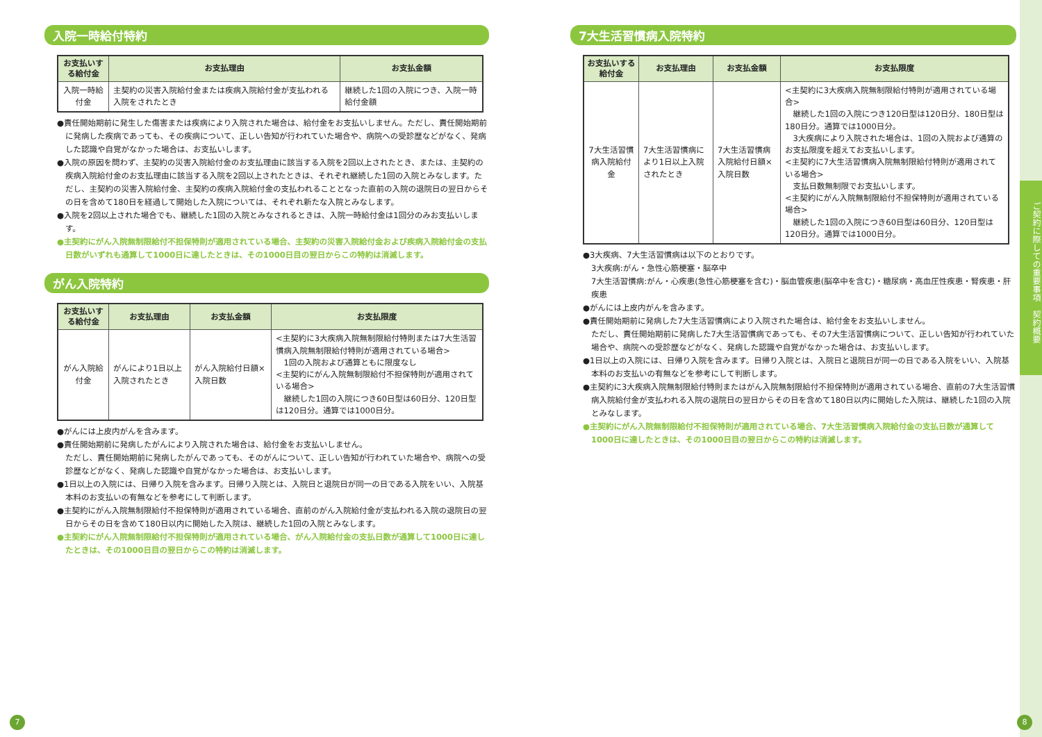ご契約に際しての重要事項　契約概要
入院一時給付特約
| お支払いする給付金 | お支払理由 | お支払金額 |
| --- | --- | --- |
| 入院一時給付金 | 主契約の災害入院給付金または疾病入院給付金が支払われる入院をされたとき | 継続した1回の入院につき、入院一時給付金額 |
●責任開始期前に発生した傷害または疾病により入院された場合は、給付金をお支払いしません。ただし、責任開始期前に発病した疾病であっても、その疾病について、正しい告知が行われていた場合や、病院への受診歴などがなく、発病した認識や自覚がなかった場合は、お支払いします。
●入院の原因を問わず、主契約の災害入院給付金のお支払理由に該当する入院を2回以上されたとき、または、主契約の疾病入院給付金のお支払理由に該当する入院を2回以上されたときは、それぞれ継続した1回の入院とみなします。ただし、主契約の災害入院給付金、主契約の疾病入院給付金の支払われることとなった直前の入院の退院日の翌日からその日を含めて180日を経過して開始した入院については、それぞれ新たな入院とみなします。
●入院を2回以上された場合でも、継続した1回の入院とみなされるときは、入院一時給付金は1回分のみお支払いします。
●主契約にがん入院無制限給付不担保特則が適用されている場合、主契約の災害入院給付金および疾病入院給付金の支払日数がいずれも通算して1000日に達したときは、その1000日目の翌日からこの特約は消滅します。
がん入院特約
| お支払いする給付金 | お支払理由 | お支払金額 | お支払限度 |
| --- | --- | --- | --- |
| がん入院給付金 | がんにより1日以上入院されたとき | がん入院給付日額×入院日数 | <主契約に3大疾病入院無制限給付特則または7大生活習慣病入院無制限給付特則が適用されている場合> 1回の入院および通算ともに限度なし <主契約にがん入院無制限給付不担保特則が適用されている場合> 継続した1回の入院につき60日型は60日分、120日型は120日分。通算では1000日分。 |
●がんには上皮内がんを含みます。
●責任開始期前に発病したがんにより入院された場合は、給付金をお支払いしません。
ただし、責任開始期前に発病したがんであっても、そのがんについて、正しい告知が行われていた場合や、病院への受診歴などがなく、発病した認識や自覚がなかった場合は、お支払いします。
●1日以上の入院には、日帰り入院を含みます。日帰り入院とは、入院日と退院日が同一の日である入院をいい、入院基本料のお支払いの有無などを参考にして判断します。
●主契約にがん入院無制限給付不担保特則が適用されている場合、直前のがん入院給付金が支払われる入院の退院日の翌日からその日を含めて180日以内に開始した入院は、継続した1回の入院とみなします。
●主契約にがん入院無制限給付不担保特則が適用されている場合、がん入院給付金の支払日数が通算して1000日に達したときは、その1000日目の翌日からこの特約は消滅します。
7大生活習慣病入院特約
| お支払いする給付金 | お支払理由 | お支払金額 | お支払限度 |
| --- | --- | --- | --- |
| 7大生活習慣病入院給付金 | 7大生活習慣病により1日以上入院されたとき | 7大生活習慣病入院給付日額×入院日数 | <主契約に3大疾病入院無制限給付特則が適用されている場合> 継続した1回の入院につき120日型は120日分、180日型は180日分。通算では1000日分。 3大疾病により入院された場合は、1回の入院および通算のお支払限度を超えてお支払いします。 <主契約に7大生活習慣病入院無制限給付特則が適用されている場合> 支払日数無制限でお支払いします。 <主契約にがん入院無制限給付不担保特則が適用されている場合> 継続した1回の入院につき60日型は60日分、120日型は120日分。通算では1000日分。 |
●3大疾病、7大生活習慣病は以下のとおりです。
3大疾病:がん・急性心筋梗塞・脳卒中
7大生活習慣病:がん・心疾患(急性心筋梗塞を含む)・脳血管疾患(脳卒中を含む)・糖尿病・高血圧性疾患・腎疾患・肝疾患
●がんには上皮内がんを含みます。
●責任開始期前に発病した7大生活習慣病により入院された場合は、給付金をお支払いしません。
ただし、責任開始期前に発病した7大生活習慣病であっても、その7大生活習慣病について、正しい告知が行われていた場合や、病院への受診歴などがなく、発病した認識や自覚がなかった場合は、お支払いします。
●1日以上の入院には、日帰り入院を含みます。日帰り入院とは、入院日と退院日が同一の日である入院をいい、入院基本料のお支払いの有無などを参考にして判断します。
●主契約に3大疾病入院無制限給付特則またはがん入院無制限給付不担保特則が適用されている場合、直前の7大生活習慣病入院給付金が支払われる入院の退院日の翌日からその日を含めて180日以内に開始した入院は、継続した1回の入院とみなします。
●主契約にがん入院無制限給付不担保特則が適用されている場合、7大生活習慣病入院給付金の支払日数が通算して1000日に達したときは、その1000日目の翌日からこの特約は消滅します。
7 8